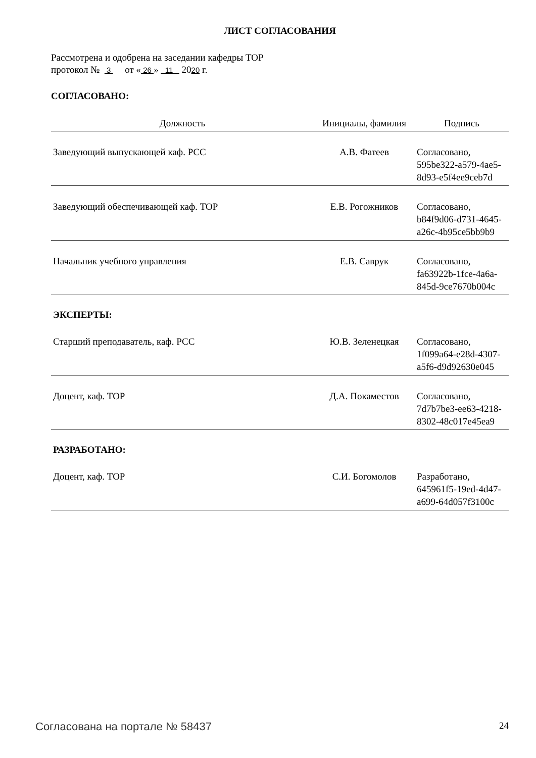ЛИСТ СОГЛАСОВАНИЯ
Рассмотрена и одобрена на заседании кафедры ТОР
протокол № 3 от « 26 » 11 2020 г.
СОГЛАСОВАНО:
| Должность | Инициалы, фамилия | Подпись |
| --- | --- | --- |
| Заведующий выпускающей каф. РСС | А.В. Фатеев | Согласовано, 595be322-a579-4ae5- 8d93-e5f4ee9ceb7d |
| Заведующий обеспечивающей каф. ТОР | Е.В. Рогожников | Согласовано, b84f9d06-d731-4645- a26c-4b95ce5bb9b9 |
| Начальник учебного управления | Е.В. Саврук | Согласовано, fa63922b-1fce-4a6a- 845d-9ce7670b004c |
| ЭКСПЕРТЫ: | | |
| Старший преподаватель, каф. РСС | Ю.В. Зеленецкая | Согласовано, 1f099a64-e28d-4307- a5f6-d9d92630e045 |
| Доцент, каф. ТОР | Д.А. Покаместов | Согласовано, 7d7b7be3-ee63-4218- 8302-48c017e45ea9 |
| РАЗРАБОТАНО: | | |
| Доцент, каф. ТОР | С.И. Богомолов | Разработано, 645961f5-19ed-4d47- a699-64d057f3100c |
Согласована на портале № 58437 24